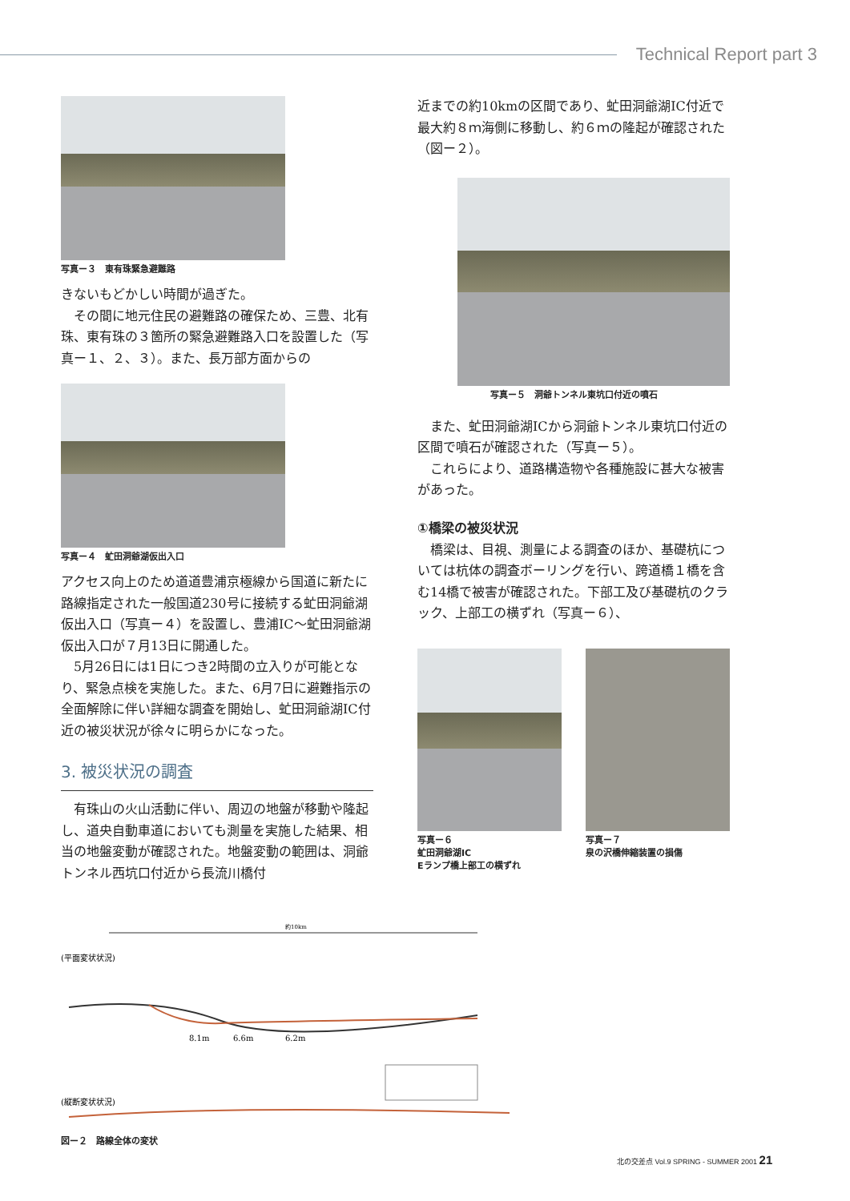Technical Report part 3
写真ー３　東有珠緊急避難路
きないもどかしい時間が過ぎた。
その間に地元住民の避難路の確保ため、三豊、北有珠、東有珠の３箇所の緊急避難路入口を設置した（写真ー１、２、３）。また、長万部方面からの
写真ー４　虻田洞爺湖仮出入口
アクセス向上のため道道豊浦京極線から国道に新たに路線指定された一般国道230号に接続する虻田洞爺湖仮出入口（写真ー４）を設置し、豊浦IC〜虻田洞爺湖仮出入口が７月13日に開通した。
5月26日には1日につき2時間の立入りが可能となり、緊急点検を実施した。また、6月7日に避難指示の全面解除に伴い詳細な調査を開始し、虻田洞爺湖IC付近の被災状況が徐々に明らかになった。
3. 被災状況の調査
有珠山の火山活動に伴い、周辺の地盤が移動や隆起し、道央自動車道においても測量を実施した結果、相当の地盤変動が確認された。地盤変動の範囲は、洞爺トンネル西坑口付近から長流川橋付
近までの約10kmの区間であり、虻田洞爺湖IC付近で最大約８ｍ海側に移動し、約６ｍの隆起が確認された（図ー２）。
写真ー５　洞爺トンネル東坑口付近の噴石
また、虻田洞爺湖ICから洞爺トンネル東坑口付近の区間で噴石が確認された（写真ー５）。
これらにより、道路構造物や各種施設に甚大な被害があった。
①橋梁の被災状況
橋梁は、目視、測量による調査のほか、基礎杭については杭体の調査ボーリングを行い、跨道橋１橋を含む14橋で被害が確認された。下部工及び基礎杭のクラック、上部工の横ずれ（写真ー６）、
写真ー６
虻田洞爺湖IC
Eランプ橋上部工の横ずれ
写真ー７
泉の沢橋伸縮装置の損傷
約10km
(平面変状状況)
8.1m
6.6m
6.2m
(縦断変状状況)
図ー２　路線全体の変状
北の交差点 Vol.9 SPRING - SUMMER 2001 21